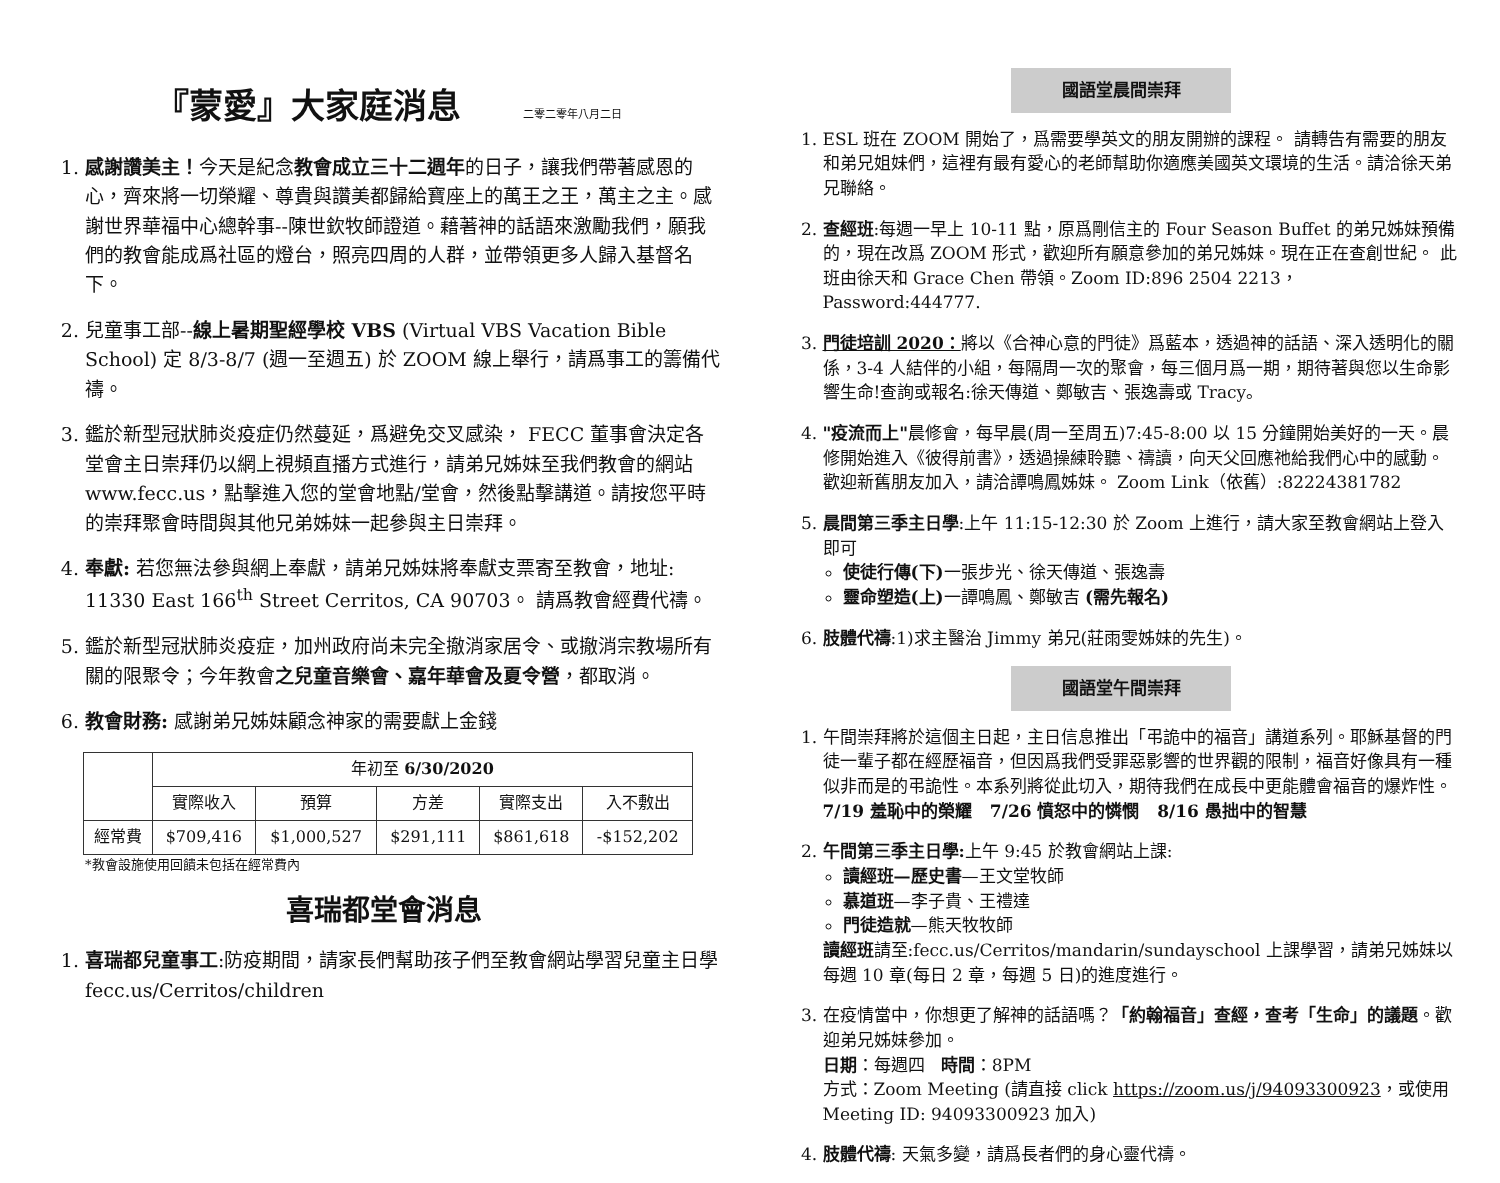『蒙愛』大家庭消息 二零二零年八月二日
1. 感謝讚美主！今天是紀念教會成立三十二週年的日子，讓我們帶著感恩的心，齊來將一切榮耀、尊貴與讚美都歸給寶座上的萬王之王，萬主之主。感謝世界華福中心總幹事--陳世欽牧師證道。藉著神的話語來激勵我們，願我們的教會能成爲社區的燈台，照亮四周的人群，並帶領更多人歸入基督名下。
2. 兒童事工部--線上暑期聖經學校 VBS (Virtual VBS Vacation Bible School) 定 8/3-8/7 (週一至週五) 於 ZOOM 線上舉行，請爲事工的籌備代禱。
3. 鑑於新型冠狀肺炎疫症仍然蔓延，爲避免交叉感染， FECC 董事會決定各堂會主日崇拜仍以網上視頻直播方式進行，請弟兄姊妹至我們教會的網站 www.fecc.us，點擊進入您的堂會地點/堂會，然後點擊講道。請按您平時的崇拜聚會時間與其他兄弟姊妹一起參與主日崇拜。
4. 奉獻: 若您無法參與網上奉獻，請弟兄姊妹將奉獻支票寄至教會，地址: 11330 East 166<sup>th</sup> Street Cerritos, CA 90703。 請爲教會經費代禱。
5. 鑑於新型冠狀肺炎疫症，加州政府尚未完全撤消家居令、或撤消宗教場所有關的限聚令；今年教會之兒童音樂會、嘉年華會及夏令營，都取消。
6. 教會財務: 感謝弟兄姊妹顧念神家的需要獻上金錢
| | 年初至 6/30/2020 | | | | |
| --- | --- | --- | --- | --- | --- |
| | 實際收入 | 預算 | 方差 | 實際支出 | 入不敷出 |
| 經常費 | $709,416 | $1,000,527 | $291,111 | $861,618 | -$152,202 |
*教會設施使用回饋未包括在經常費內
喜瑞都堂會消息
1. 喜瑞都兒童事工:防疫期間，請家長們幫助孩子們至教會網站學習兒童主日學 fecc.us/Cerritos/children
國語堂晨間崇拜
1. ESL 班在 ZOOM 開始了，爲需要學英文的朋友開辦的課程。 請轉告有需要的朋友和弟兄姐妹們，這裡有最有愛心的老師幫助你適應美國英文環境的生活。請洽徐天弟兄聯絡。
2. 查經班:每週一早上 10-11 點，原爲剛信主的 Four Season Buffet 的弟兄姊妹預備的，現在改爲 ZOOM 形式，歡迎所有願意參加的弟兄姊妹。現在正在查創世紀。 此班由徐天和 Grace Chen 帶領。Zoom ID:896 2504 2213， Password:444777.
3. 門徒培訓 2020：將以《合神心意的門徒》爲藍本，透過神的話語、深入透明化的關係，3-4 人結伴的小組，每隔周一次的聚會，每三個月爲一期，期待著與您以生命影響生命!查詢或報名:徐天傳道、鄭敏吉、張逸壽或 Tracy。
4. "疫流而上"晨修會，每早晨(周一至周五)7:45-8:00 以 15 分鐘開始美好的一天。晨修開始進入《彼得前書》，透過操練聆聽、禱讀，向天父回應祂給我們心中的感動。歡迎新舊朋友加入，請洽譚鳴鳳姊妹。 Zoom Link（依舊）:82224381782
5. 晨間第三季主日學:上午 11:15-12:30 於 Zoom 上進行，請大家至教會網站上登入即可
使徒行傳(下) 一張步光、徐天傳道、張逸壽
靈命塑造(上) 一譚鳴鳳、鄭敏吉 (需先報名)
6. 肢體代禱:1)求主醫治 Jimmy 弟兄(莊雨雯姊妹的先生)。
國語堂午間崇拜
1. 午間崇拜將於這個主日起，主日信息推出「弔詭中的福音」講道系列。耶穌基督的門徒一輩子都在經歷福音，但因爲我們受罪惡影響的世界觀的限制，福音好像具有一種似非而是的弔詭性。本系列將從此切入，期待我們在成長中更能體會福音的爆炸性。
7/19 羞恥中的榮耀 7/26 憤怒中的憐憫 8/16 愚拙中的智慧
2. 午間第三季主日學: 上午 9:45 於教會網站上課:
讀經班—歷史書—王文堂牧師
慕道班—李子貴、王禮達
門徒造就—熊天牧牧師
讀經班請至:fecc.us/Cerritos/mandarin/sundayschool 上課學習，請弟兄姊妹以每週 10 章(每日 2 章，每週 5 日)的進度進行。
3. 在疫情當中，你想更了解神的話語嗎？「約翰福音」查經，查考「生命」的議題。歡迎弟兄姊妹參加。
日期：每週四 時間：8PM
方式：Zoom Meeting (請直接 click https://zoom.us/j/94093300923，或使用 Meeting ID: 94093300923 加入)
4. 肢體代禱: 天氣多變，請爲長者們的身心靈代禱。